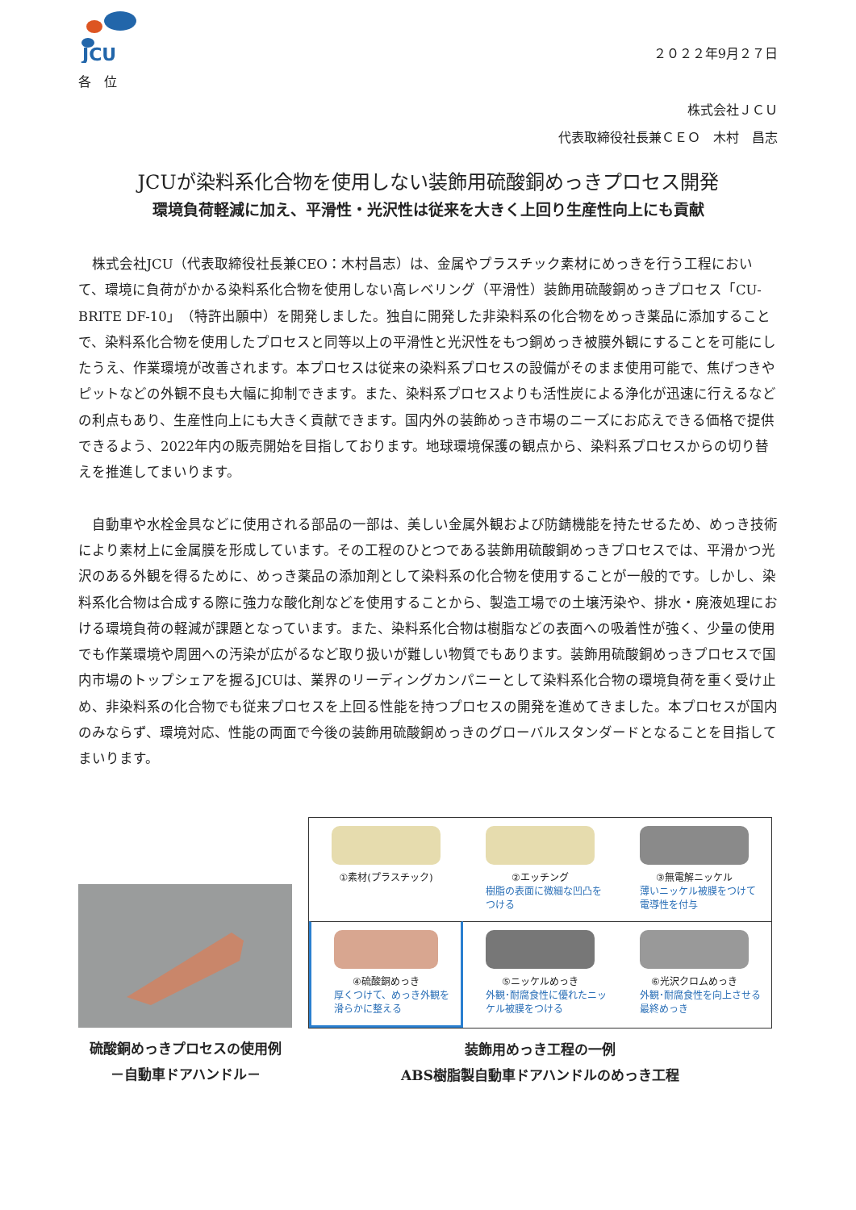JCU
２０２２年9月２７日
各　位
株式会社ＪＣＵ
代表取締役社長兼ＣＥＯ　木村　昌志
JCUが染料系化合物を使用しない装飾用硫酸銅めっきプロセス開発
環境負荷軽減に加え、平滑性・光沢性は従来を大きく上回り生産性向上にも貢献
株式会社JCU（代表取締役社長兼CEO：木村昌志）は、金属やプラスチック素材にめっきを行う工程において、環境に負荷がかかる染料系化合物を使用しない高レベリング（平滑性）装飾用硫酸銅めっきプロセス「CU-BRITE DF-10」（特許出願中）を開発しました。独自に開発した非染料系の化合物をめっき薬品に添加することで、染料系化合物を使用したプロセスと同等以上の平滑性と光沢性をもつ銅めっき被膜外観にすることを可能にしたうえ、作業環境が改善されます。本プロセスは従来の染料系プロセスの設備がそのまま使用可能で、焦げつきやピットなどの外観不良も大幅に抑制できます。また、染料系プロセスよりも活性炭による浄化が迅速に行えるなどの利点もあり、生産性向上にも大きく貢献できます。国内外の装飾めっき市場のニーズにお応えできる価格で提供できるよう、2022年内の販売開始を目指しております。地球環境保護の観点から、染料系プロセスからの切り替えを推進してまいります。
自動車や水栓金具などに使用される部品の一部は、美しい金属外観および防錆機能を持たせるため、めっき技術により素材上に金属膜を形成しています。その工程のひとつである装飾用硫酸銅めっきプロセスでは、平滑かつ光沢のある外観を得るために、めっき薬品の添加剤として染料系の化合物を使用することが一般的です。しかし、染料系化合物は合成する際に強力な酸化剤などを使用することから、製造工場での土壌汚染や、排水・廃液処理における環境負荷の軽減が課題となっています。また、染料系化合物は樹脂などの表面への吸着性が強く、少量の使用でも作業環境や周囲への汚染が広がるなど取り扱いが難しい物質でもあります。装飾用硫酸銅めっきプロセスで国内市場のトップシェアを握るJCUは、業界のリーディングカンパニーとして染料系化合物の環境負荷を重く受け止め、非染料系の化合物でも従来プロセスを上回る性能を持つプロセスの開発を進めてきました。本プロセスが国内のみならず、環境対応、性能の両面で今後の装飾用硫酸銅めっきのグローバルスタンダードとなることを目指してまいります。
硫酸銅めっきプロセスの使用例
－自動車ドアハンドル－
①素材(プラスチック)
②エッチング
樹脂の表面に微細な凹凸をつける
③無電解ニッケル
薄いニッケル被膜をつけて電導性を付与
④硫酸銅めっき
厚くつけて、めっき外観を滑らかに整える
⑤ニッケルめっき
外観･耐腐食性に優れたニッケル被膜をつける
⑥光沢クロムめっき
外観･耐腐食性を向上させる最終めっき
装飾用めっき工程の一例
ABS樹脂製自動車ドアハンドルのめっき工程